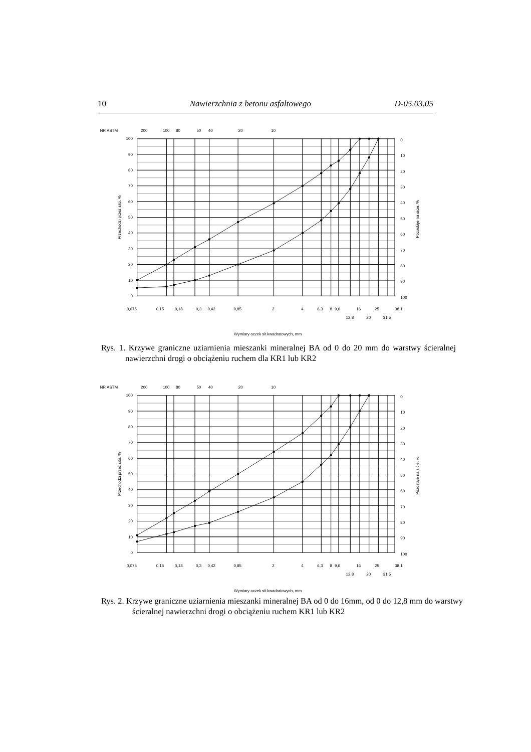10 Nawierzchnia z betonu asfaltowego D-05.03.05
NR ASTM
200
100
80
50
40
20
10
100
90
80
70
60
50
40
30
20
10
0
0
10
20
30
40
50
60
70
80
90
100
Przechodzi przez sito, %
Pozostaje na sicie, %
0,075
0,15
0,18
0,3
0,42
0,85
2
4
6,3
8
9,6
16
25
38,1
12,8
20
31,5
Wymiary oczek sit kwadratowych, mm
Rys. 1. Krzywe graniczne uziarnienia mieszanki mineralnej BA od 0 do 20 mm do warstwy ścieralnej nawierzchni drogi o obciążeniu ruchem dla KR1 lub KR2
NR ASTM
200
100
80
50
40
20
10
100
90
80
70
60
50
40
30
20
10
0
0
10
20
30
40
50
60
70
80
90
100
Przechodzi przez sito, %
Pozostaje na sicie, %
0,075
0,15
0,18
0,3
0,42
0,85
2
4
6,3
8
9,6
16
25
38,1
12,8
20
31,5
Wymiary oczek sit kwadratowych, mm
Rys. 2. Krzywe graniczne uziarnienia mieszanki mineralnej BA od 0 do 16mm, od 0 do 12,8 mm do warstwy ścieralnej nawierzchni drogi o obciążeniu ruchem KR1 lub KR2